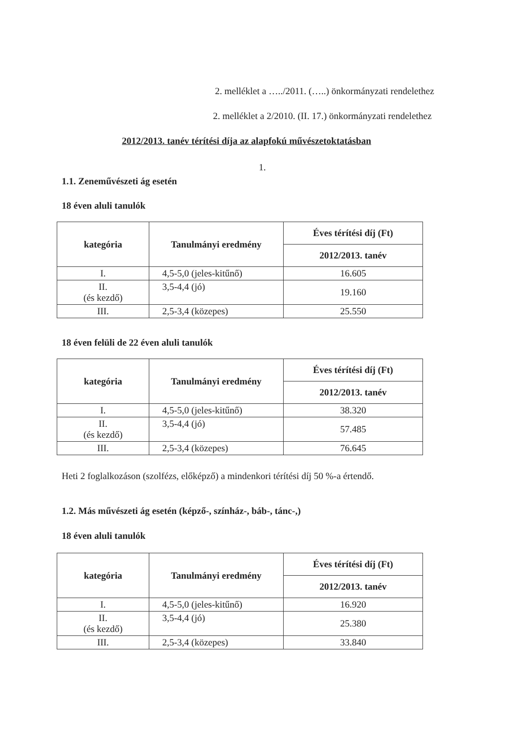2. melléklet a …../2011. (…..) önkormányzati rendelethez
2. melléklet a 2/2010. (II. 17.) önkormányzati rendelethez
2012/2013. tanév térítési díja az alapfokú művészetoktatásban
1.
1.1. Zeneművészeti ág esetén
18 éven aluli tanulók
| kategória | Tanulmányi eredmény | Éves térítési díj (Ft) |
| --- | --- | --- |
| | | 2012/2013. tanév |
| I. | 4,5-5,0 (jeles-kitűnő) | 16.605 |
| II. (és kezdő) | 3,5-4,4 (jó) | 19.160 |
| III. | 2,5-3,4 (közepes) | 25.550 |
18 éven felüli de 22 éven aluli tanulók
| kategória | Tanulmányi eredmény | Éves térítési díj (Ft) |
| --- | --- | --- |
| | | 2012/2013. tanév |
| I. | 4,5-5,0 (jeles-kitűnő) | 38.320 |
| II. (és kezdő) | 3,5-4,4 (jó) | 57.485 |
| III. | 2,5-3,4 (közepes) | 76.645 |
Heti 2 foglalkozáson (szolfézs, előképző) a mindenkori térítési díj 50 %-a értendő.
1.2. Más művészeti ág esetén (képző-, színház-, báb-, tánc-,)
18 éven aluli tanulók
| kategória | Tanulmányi eredmény | Éves térítési díj (Ft) |
| --- | --- | --- |
| | | 2012/2013. tanév |
| I. | 4,5-5,0 (jeles-kitűnő) | 16.920 |
| II. (és kezdő) | 3,5-4,4 (jó) | 25.380 |
| III. | 2,5-3,4 (közepes) | 33.840 |